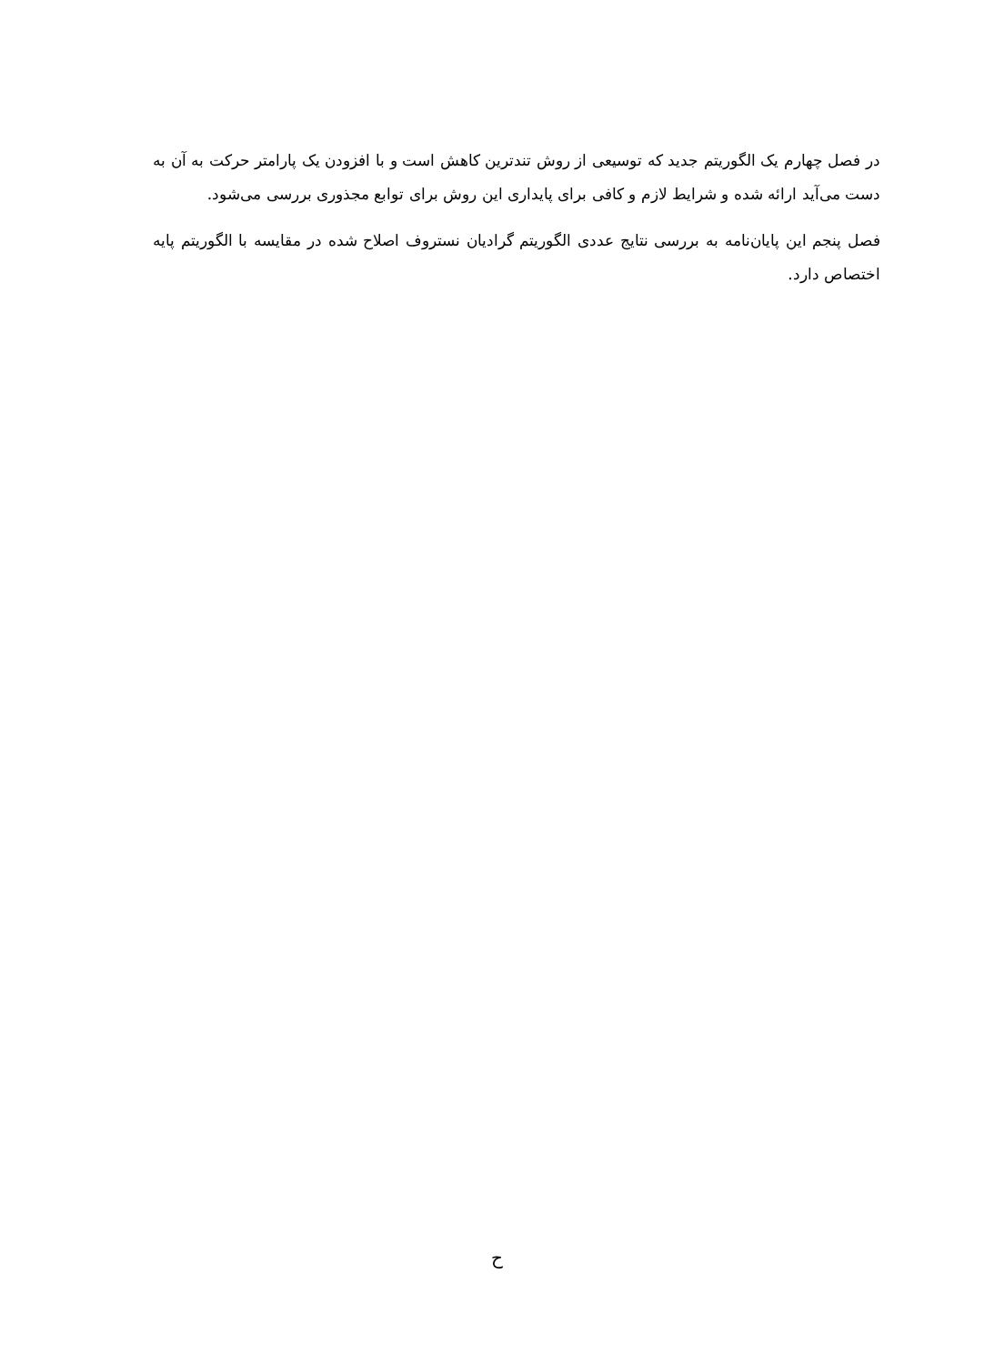در فصل چهارم یک الگوریتم جدید که توسیعی از روش تندترین کاهش است و با افزودن یک پارامتر حرکت به آن به دست می‌آید ارائه شده و شرایط لازم و کافی برای پایداری این روش برای توابع مجذوری بررسی می‌شود.
فصل پنجم این پایان‌نامه به بررسی نتایج عددی الگوریتم گرادیان نستروف اصلاح شده در مقایسه با الگوریتم پایه اختصاص دارد.
ح